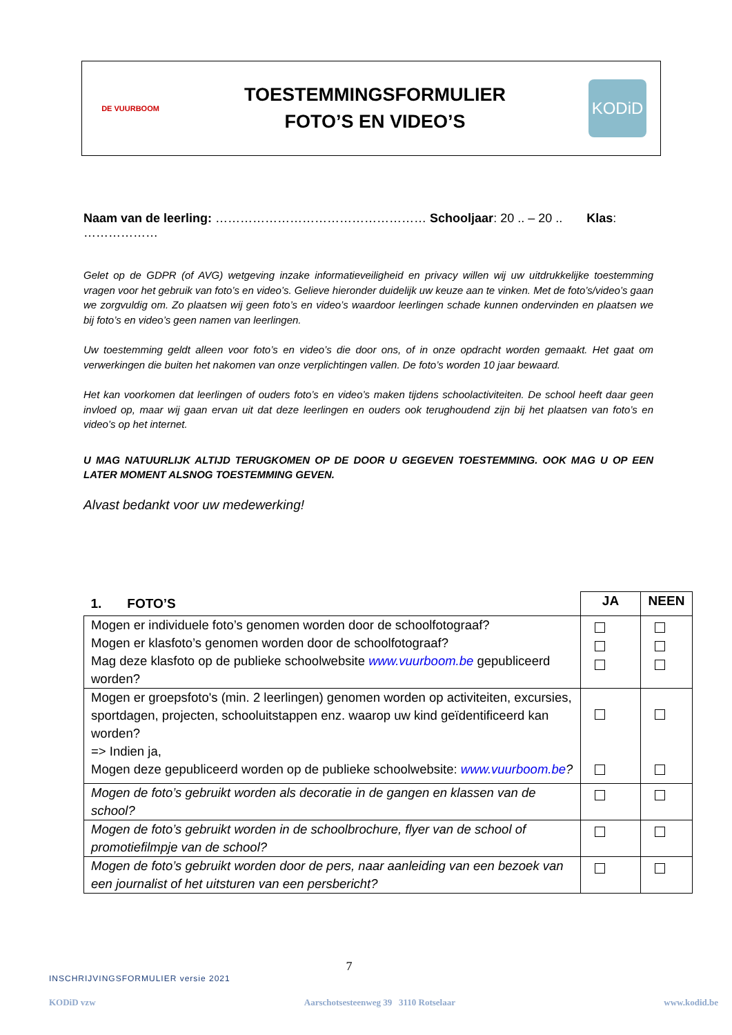DE VUURBOOM
TOESTEMMINGSFORMULIER
FOTO’S EN VIDEO’S
KODiD
Naam van de leerling: …………………………………………… Schooljaar: 20 .. – 20 .. Klas: ………………
Gelet op de GDPR (of AVG) wetgeving inzake informatieveiligheid en privacy willen wij uw uitdrukkelijke toestemming vragen voor het gebruik van foto’s en video’s. Gelieve hieronder duidelijk uw keuze aan te vinken. Met de foto’s/video’s gaan we zorgvuldig om. Zo plaatsen wij geen foto’s en video’s waardoor leerlingen schade kunnen ondervinden en plaatsen we bij foto’s en video’s geen namen van leerlingen.
Uw toestemming geldt alleen voor foto’s en video’s die door ons, of in onze opdracht worden gemaakt. Het gaat om verwerkingen die buiten het nakomen van onze verplichtingen vallen. De foto’s worden 10 jaar bewaard.
Het kan voorkomen dat leerlingen of ouders foto’s en video’s maken tijdens schoolactiviteiten. De school heeft daar geen invloed op, maar wij gaan ervan uit dat deze leerlingen en ouders ook terughoudend zijn bij het plaatsen van foto’s en video’s op het internet.
U MAG NATUURLIJK ALTIJD TERUGKOMEN OP DE DOOR U GEGEVEN TOESTEMMING. OOK MAG U OP EEN LATER MOMENT ALSNOG TOESTEMMING GEVEN.
Alvast bedankt voor uw medewerking!
| 1. FOTO’S | JA | NEEN |
| --- | --- | --- |
| Mogen er individuele foto’s genomen worden door de schoolfotograaf? Mogen er klasfoto’s genomen worden door de schoolfotograaf? Mag deze klasfoto op de publieke schoolwebsite www.vuurboom.be gepubliceerd worden? | | |
| Mogen er groepsfoto's (min. 2 leerlingen) genomen worden op activiteiten, excursies, sportdagen, projecten, schooluitstappen enz. waarop uw kind geïdentificeerd kan worden? => Indien ja, Mogen deze gepubliceerd worden op de publieke schoolwebsite: www.vuurboom.be ? | | |
| Mogen de foto’s gebruikt worden als decoratie in de gangen en klassen van de school? | | |
| Mogen de foto’s gebruikt worden in de schoolbrochure, flyer van de school of promotiefilmpje van de school? | | |
| Mogen de foto’s gebruikt worden door de pers, naar aanleiding van een bezoek van een journalist of het uitsturen van een persbericht? | | |
7
INSCHRIJVINGSFORMULIER versie 2021
KODiD vzw Aarschotsesteenweg 39 3110 Rotselaar www.kodid.be